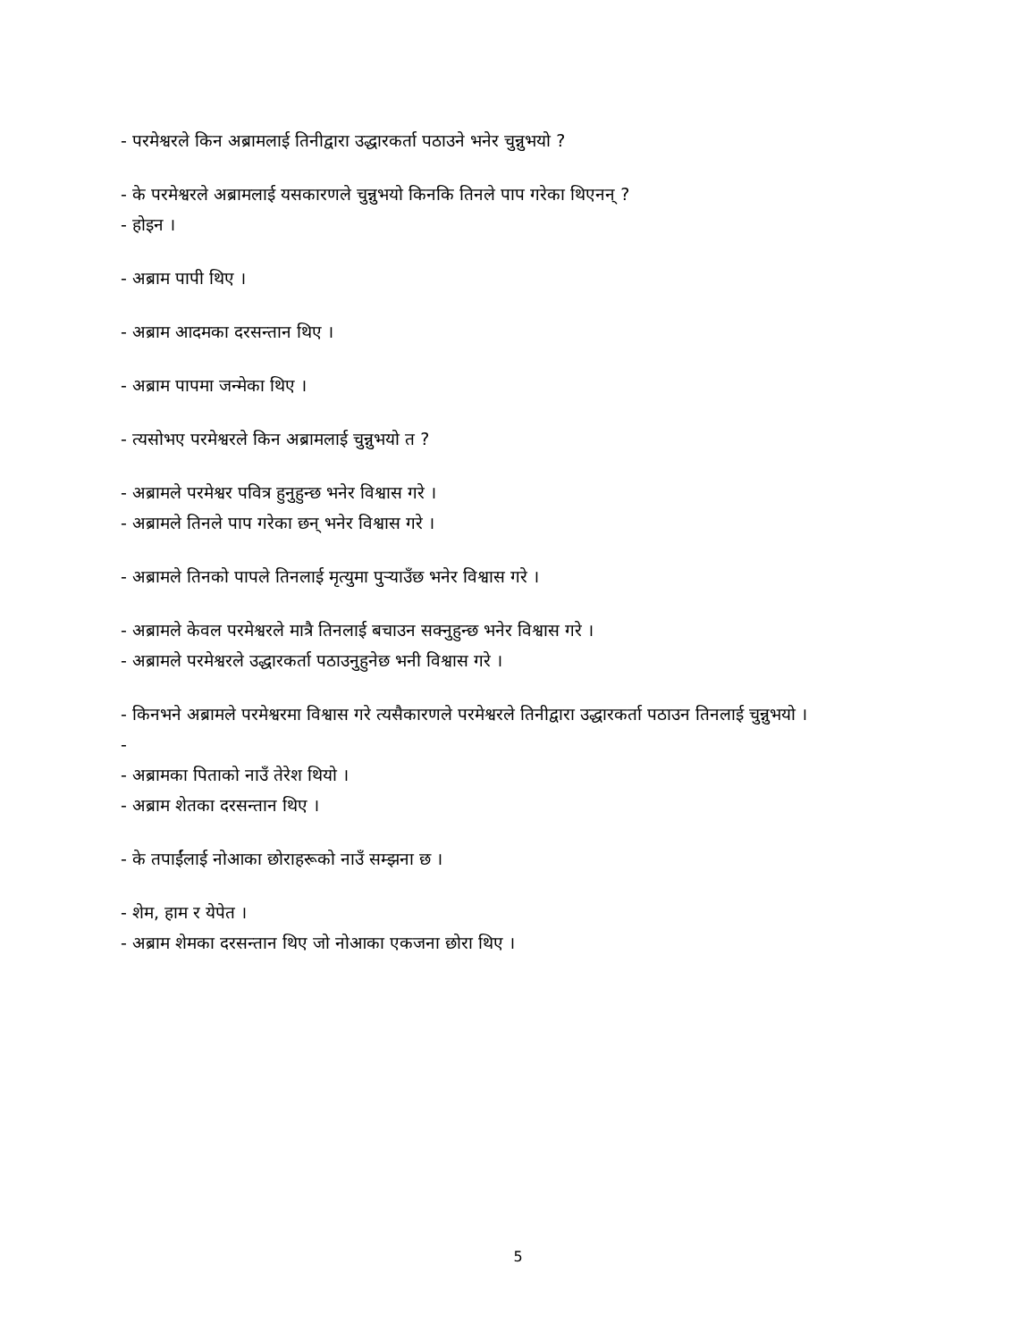- परमेश्वरले किन अब्रामलाई तिनीद्वारा उद्धारकर्ता पठाउने भनेर चुन्नुभयो ?
- के परमेश्वरले अब्रामलाई यसकारणले चुन्नुभयो किनकि तिनले पाप गरेका थिएनन् ?
- होइन ।
- अब्राम पापी थिए ।
- अब्राम आदमका दरसन्तान थिए ।
- अब्राम पापमा जन्मेका थिए ।
- त्यसोभए परमेश्वरले किन अब्रामलाई चुन्नुभयो त ?
- अब्रामले परमेश्वर पवित्र हुनुहुन्छ भनेर विश्वास गरे ।
- अब्रामले तिनले पाप गरेका छन् भनेर विश्वास गरे ।
- अब्रामले तिनको पापले तिनलाई मृत्युमा पुऱ्याउँछ भनेर विश्वास गरे ।
- अब्रामले केवल परमेश्वरले मात्रै तिनलाई बचाउन सक्नुहुन्छ भनेर विश्वास गरे ।
- अब्रामले परमेश्वरले उद्धारकर्ता पठाउनुहुनेछ भनी विश्वास गरे ।
- किनभने अब्रामले परमेश्वरमा विश्वास गरे त्यसैकारणले परमेश्वरले तिनीद्वारा उद्धारकर्ता पठाउन तिनलाई चुन्नुभयो ।
-
- अब्रामका पिताको नाउँ तेरेश थियो ।
- अब्राम शेतका दरसन्तान थिए ।
- के तपाईंलाई नोआका छोराहरूको नाउँ सम्झना छ ।
- शेम, हाम र येपेत ।
- अब्राम शेमका दरसन्तान थिए जो नोआका एकजना छोरा थिए ।
5